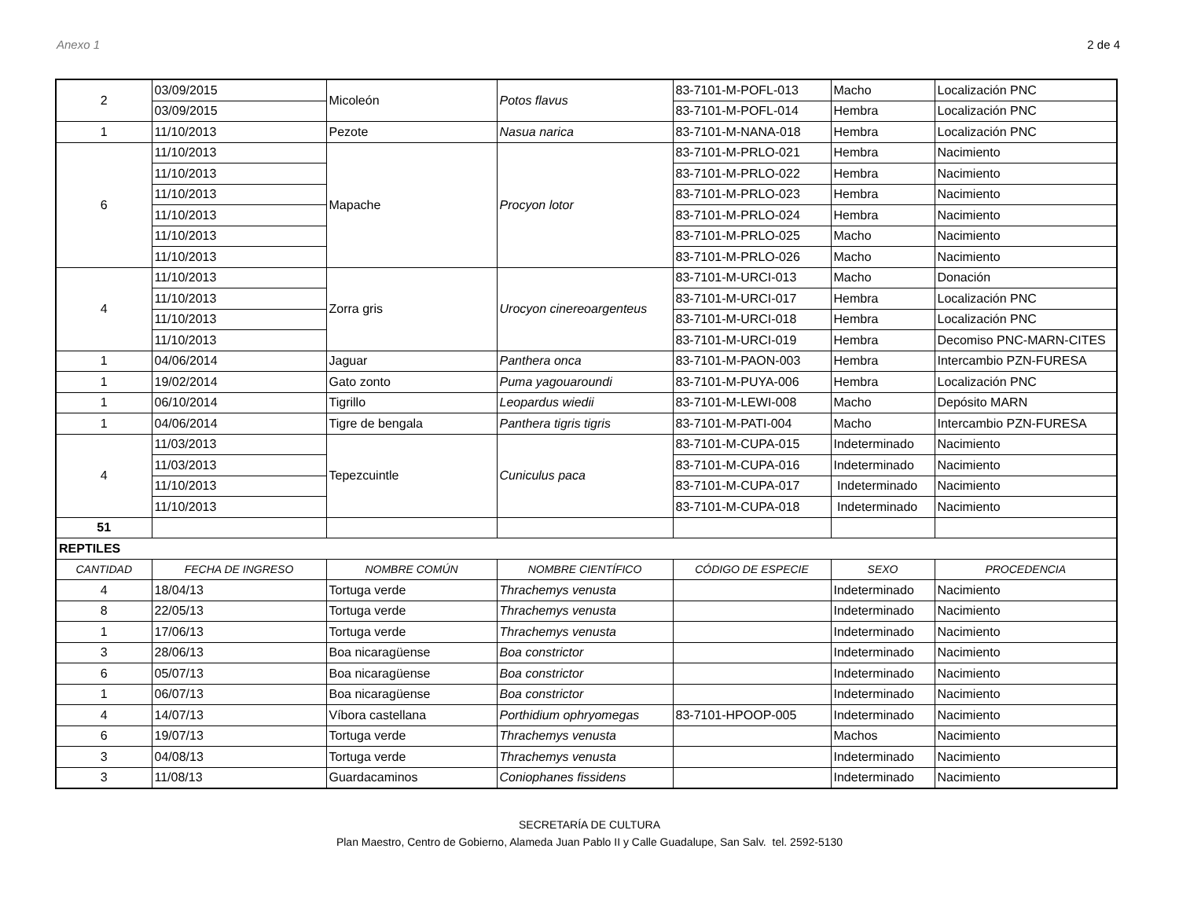Anexo 1 2 de 4
| 2 | 03/09/2015 | Micoleón | Potos flavus | 83-7101-M-POFL-013 | Macho | Localización PNC |
| | 03/09/2015 | | | 83-7101-M-POFL-014 | Hembra | Localización PNC |
| 1 | 11/10/2013 | Pezote | Nasua narica | 83-7101-M-NANA-018 | Hembra | Localización PNC |
| 6 | 11/10/2013 | Mapache | Procyon lotor | 83-7101-M-PRLO-021 | Hembra | Nacimiento |
| | 11/10/2013 | | | 83-7101-M-PRLO-022 | Hembra | Nacimiento |
| | 11/10/2013 | | | 83-7101-M-PRLO-023 | Hembra | Nacimiento |
| | 11/10/2013 | | | 83-7101-M-PRLO-024 | Hembra | Nacimiento |
| | 11/10/2013 | | | 83-7101-M-PRLO-025 | Macho | Nacimiento |
| | 11/10/2013 | | | 83-7101-M-PRLO-026 | Macho | Nacimiento |
| 4 | 11/10/2013 | Zorra gris | Urocyon cinereoargenteus | 83-7101-M-URCI-013 | Macho | Donación |
| | 11/10/2013 | | | 83-7101-M-URCI-017 | Hembra | Localización PNC |
| | 11/10/2013 | | | 83-7101-M-URCI-018 | Hembra | Localización PNC |
| | 11/10/2013 | | | 83-7101-M-URCI-019 | Hembra | Decomiso PNC-MARN-CITES |
| 1 | 04/06/2014 | Jaguar | Panthera onca | 83-7101-M-PAON-003 | Hembra | Intercambio PZN-FURESA |
| 1 | 19/02/2014 | Gato zonto | Puma yagouaroundi | 83-7101-M-PUYA-006 | Hembra | Localización PNC |
| 1 | 06/10/2014 | Tigrillo | Leopardus wiedii | 83-7101-M-LEWI-008 | Macho | Depósito MARN |
| 1 | 04/06/2014 | Tigre de bengala | Panthera tigris tigris | 83-7101-M-PATI-004 | Macho | Intercambio PZN-FURESA |
| 4 | 11/03/2013 | Tepezcuintle | Cuniculus paca | 83-7101-M-CUPA-015 | Indeterminado | Nacimiento |
| | 11/03/2013 | | | 83-7101-M-CUPA-016 | Indeterminado | Nacimiento |
| | 11/10/2013 | | | 83-7101-M-CUPA-017 | Indeterminado | Nacimiento |
| | 11/10/2013 | | | 83-7101-M-CUPA-018 | Indeterminado | Nacimiento |
| 51 | | | | | | |
| REPTILES | | | | | | |
| CANTIDAD | FECHA DE INGRESO | NOMBRE COMÚN | NOMBRE CIENTÍFICO | CÓDIGO DE ESPECIE | SEXO | PROCEDENCIA |
| 4 | 18/04/13 | Tortuga verde | Thrachemys venusta | | Indeterminado | Nacimiento |
| 8 | 22/05/13 | Tortuga verde | Thrachemys venusta | | Indeterminado | Nacimiento |
| 1 | 17/06/13 | Tortuga verde | Thrachemys venusta | | Indeterminado | Nacimiento |
| 3 | 28/06/13 | Boa nicaragüense | Boa constrictor | | Indeterminado | Nacimiento |
| 6 | 05/07/13 | Boa nicaragüense | Boa constrictor | | Indeterminado | Nacimiento |
| 1 | 06/07/13 | Boa nicaragüense | Boa constrictor | | Indeterminado | Nacimiento |
| 4 | 14/07/13 | Víbora castellana | Porthidium ophryomegas | 83-7101-HPOOP-005 | Indeterminado | Nacimiento |
| 6 | 19/07/13 | Tortuga verde | Thrachemys venusta | | Machos | Nacimiento |
| 3 | 04/08/13 | Tortuga verde | Thrachemys venusta | | Indeterminado | Nacimiento |
| 3 | 11/08/13 | Guardacaminos | Coniophanes fissidens | | Indeterminado | Nacimiento |
SECRETARÍA DE CULTURA
Plan Maestro, Centro de Gobierno, Alameda Juan Pablo II y Calle Guadalupe, San Salv. tel. 2592-5130